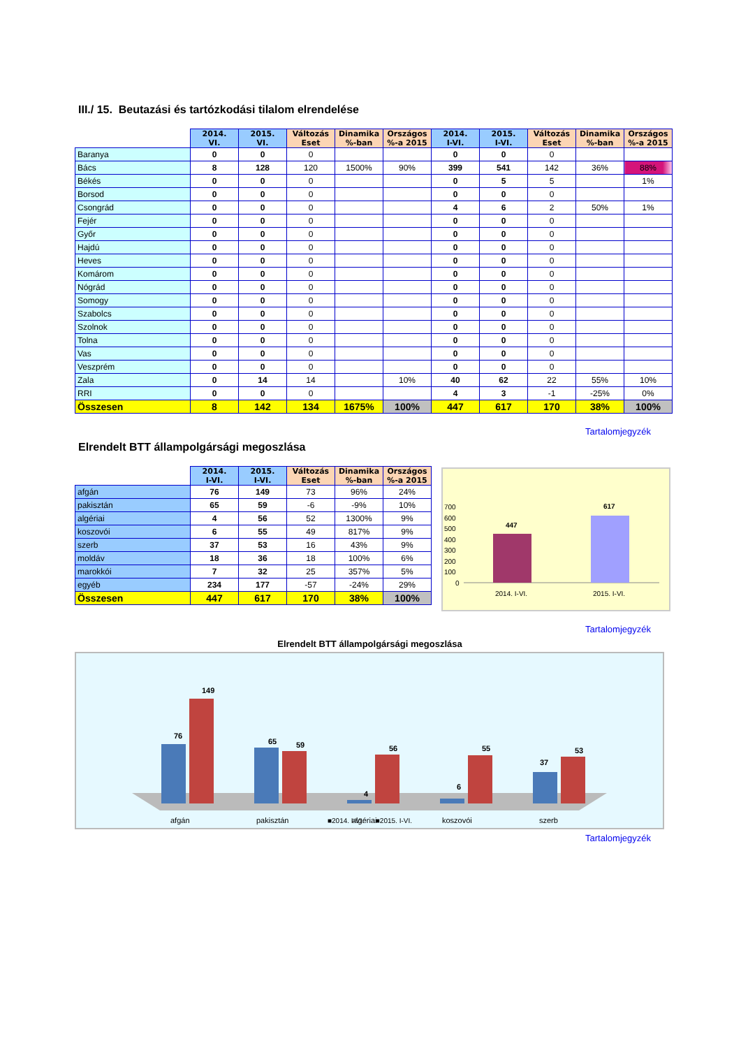III./ 15. Beutazási és tartózkodási tilalom elrendelése
| | 2014. VI. | 2015. VI. | Változás Eset | Dinamika %-ban | Országos %-a 2015 | 2014. I-VI. | 2015. I-VI. | Változás Eset | Dinamika %-ban | Országos %-a 2015 |
| --- | --- | --- | --- | --- | --- | --- | --- | --- | --- | --- |
| Baranya | 0 | 0 | 0 | | | 0 | 0 | 0 | | |
| Bács | 8 | 128 | 120 | 1500% | 90% | 399 | 541 | 142 | 36% | 88% |
| Békés | 0 | 0 | 0 | | | 0 | 5 | 5 | | 1% |
| Borsod | 0 | 0 | 0 | | | 0 | 0 | 0 | | |
| Csongrád | 0 | 0 | 0 | | | 4 | 6 | 2 | 50% | 1% |
| Fejér | 0 | 0 | 0 | | | 0 | 0 | 0 | | |
| Győr | 0 | 0 | 0 | | | 0 | 0 | 0 | | |
| Hajdú | 0 | 0 | 0 | | | 0 | 0 | 0 | | |
| Heves | 0 | 0 | 0 | | | 0 | 0 | 0 | | |
| Komárom | 0 | 0 | 0 | | | 0 | 0 | 0 | | |
| Nógrád | 0 | 0 | 0 | | | 0 | 0 | 0 | | |
| Somogy | 0 | 0 | 0 | | | 0 | 0 | 0 | | |
| Szabolcs | 0 | 0 | 0 | | | 0 | 0 | 0 | | |
| Szolnok | 0 | 0 | 0 | | | 0 | 0 | 0 | | |
| Tolna | 0 | 0 | 0 | | | 0 | 0 | 0 | | |
| Vas | 0 | 0 | 0 | | | 0 | 0 | 0 | | |
| Veszprém | 0 | 0 | 0 | | | 0 | 0 | 0 | | |
| Zala | 0 | 14 | 14 | | 10% | 40 | 62 | 22 | 55% | 10% |
| RRI | 0 | 0 | 0 | | | 4 | 3 | -1 | -25% | 0% |
| Összesen | 8 | 142 | 134 | 1675% | 100% | 447 | 617 | 170 | 38% | 100% |
Tartalomjegyzék
Elrendelt BTT állampolgársági megoszlása
| | 2014. I-VI. | 2015. I-VI. | Változás Eset | Dinamika %-ban | Országos %-a 2015 |
| --- | --- | --- | --- | --- | --- |
| afgán | 76 | 149 | 73 | 96% | 24% |
| pakisztán | 65 | 59 | -6 | -9% | 10% |
| algériai | 4 | 56 | 52 | 1300% | 9% |
| koszovói | 6 | 55 | 49 | 817% | 9% |
| szerb | 37 | 53 | 16 | 43% | 9% |
| moldáv | 18 | 36 | 18 | 100% | 6% |
| marokkói | 7 | 32 | 25 | 357% | 5% |
| egyéb | 234 | 177 | -57 | -24% | 29% |
| Összesen | 447 | 617 | 170 | 38% | 100% |
700
600
500
400
300
200
100
0
447
617
2014. I-VI.
2015. I-VI.
Tartalomjegyzék
Elrendelt BTT állampolgársági megoszlása
76
149
65
59
4
56
6
55
37
53
afgán
pakisztán
algériai
koszovói
szerb
■2014. I-VI. ■2015. I-VI.
Tartalomjegyzék